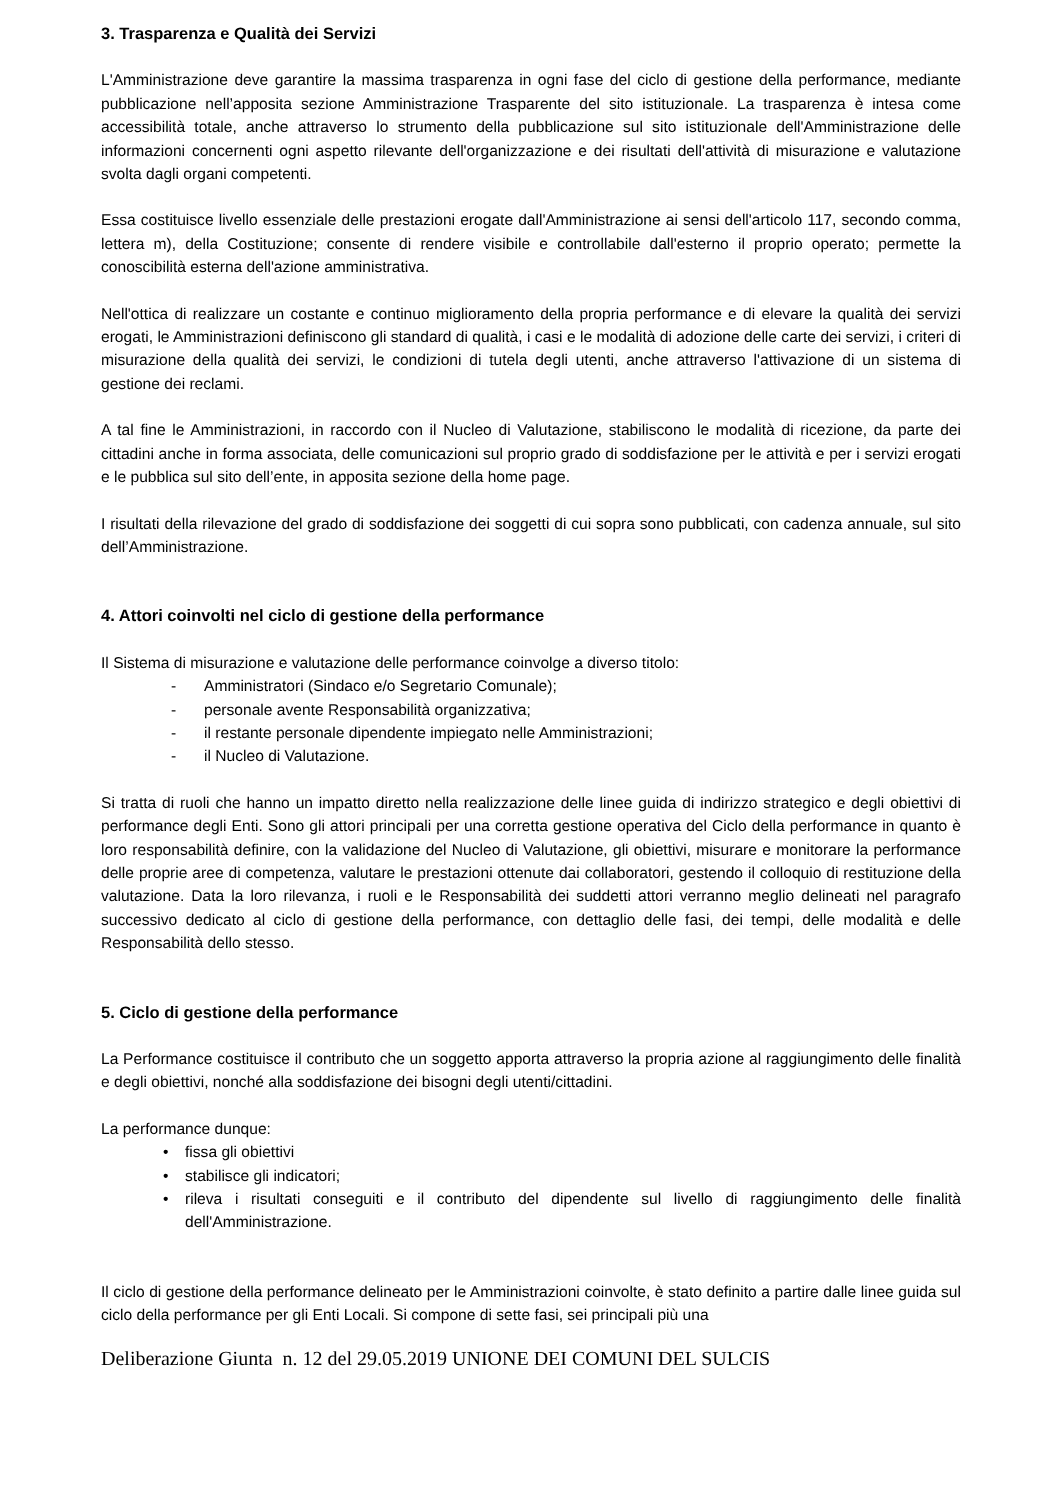3. Trasparenza e Qualità dei Servizi
L'Amministrazione deve garantire la massima trasparenza in ogni fase del ciclo di gestione della performance, mediante pubblicazione nell’apposita sezione Amministrazione Trasparente del sito istituzionale. La trasparenza è intesa come accessibilità totale, anche attraverso lo strumento della pubblicazione sul sito istituzionale dell'Amministrazione delle informazioni concernenti ogni aspetto rilevante dell'organizzazione e dei risultati dell'attività di misurazione e valutazione svolta dagli organi competenti.
Essa costituisce livello essenziale delle prestazioni erogate dall'Amministrazione ai sensi dell'articolo 117, secondo comma, lettera m), della Costituzione; consente di rendere visibile e controllabile dall'esterno il proprio operato; permette la conoscibilità esterna dell'azione amministrativa.
Nell'ottica di realizzare un costante e continuo miglioramento della propria performance e di elevare la qualità dei servizi erogati, le Amministrazioni definiscono gli standard di qualità, i casi e le modalità di adozione delle carte dei servizi, i criteri di misurazione della qualità dei servizi, le condizioni di tutela degli utenti, anche attraverso l'attivazione di un sistema di gestione dei reclami.
A tal fine le Amministrazioni, in raccordo con il Nucleo di Valutazione, stabiliscono le modalità di ricezione, da parte dei cittadini anche in forma associata, delle comunicazioni sul proprio grado di soddisfazione per le attività e per i servizi erogati e le pubblica sul sito dell’ente, in apposita sezione della home page.
I risultati della rilevazione del grado di soddisfazione dei soggetti di cui sopra sono pubblicati, con cadenza annuale, sul sito dell’Amministrazione.
4. Attori coinvolti nel ciclo di gestione della performance
Il Sistema di misurazione e valutazione delle performance coinvolge a diverso titolo:
- Amministratori (Sindaco e/o Segretario Comunale);
- personale avente Responsabilità organizzativa;
- il restante personale dipendente impiegato nelle Amministrazioni;
- il Nucleo di Valutazione.
Si tratta di ruoli che hanno un impatto diretto nella realizzazione delle linee guida di indirizzo strategico e degli obiettivi di performance degli Enti. Sono gli attori principali per una corretta gestione operativa del Ciclo della performance in quanto è loro responsabilità definire, con la validazione del Nucleo di Valutazione, gli obiettivi, misurare e monitorare la performance delle proprie aree di competenza, valutare le prestazioni ottenute dai collaboratori, gestendo il colloquio di restituzione della valutazione. Data la loro rilevanza, i ruoli e le Responsabilità dei suddetti attori verranno meglio delineati nel paragrafo successivo dedicato al ciclo di gestione della performance, con dettaglio delle fasi, dei tempi, delle modalità e delle Responsabilità dello stesso.
5. Ciclo di gestione della performance
La Performance costituisce il contributo che un soggetto apporta attraverso la propria azione al raggiungimento delle finalità e degli obiettivi, nonché alla soddisfazione dei bisogni degli utenti/cittadini.
La performance dunque:
• fissa gli obiettivi
• stabilisce gli indicatori;
• rileva i risultati conseguiti e il contributo del dipendente sul livello di raggiungimento delle finalità dell'Amministrazione.
Il ciclo di gestione della performance delineato per le Amministrazioni coinvolte, è stato definito a partire dalle linee guida sul ciclo della performance per gli Enti Locali. Si compone di sette fasi, sei principali più una
Deliberazione Giunta n. 12 del 29.05.2019 UNIONE DEI COMUNI DEL SULCIS